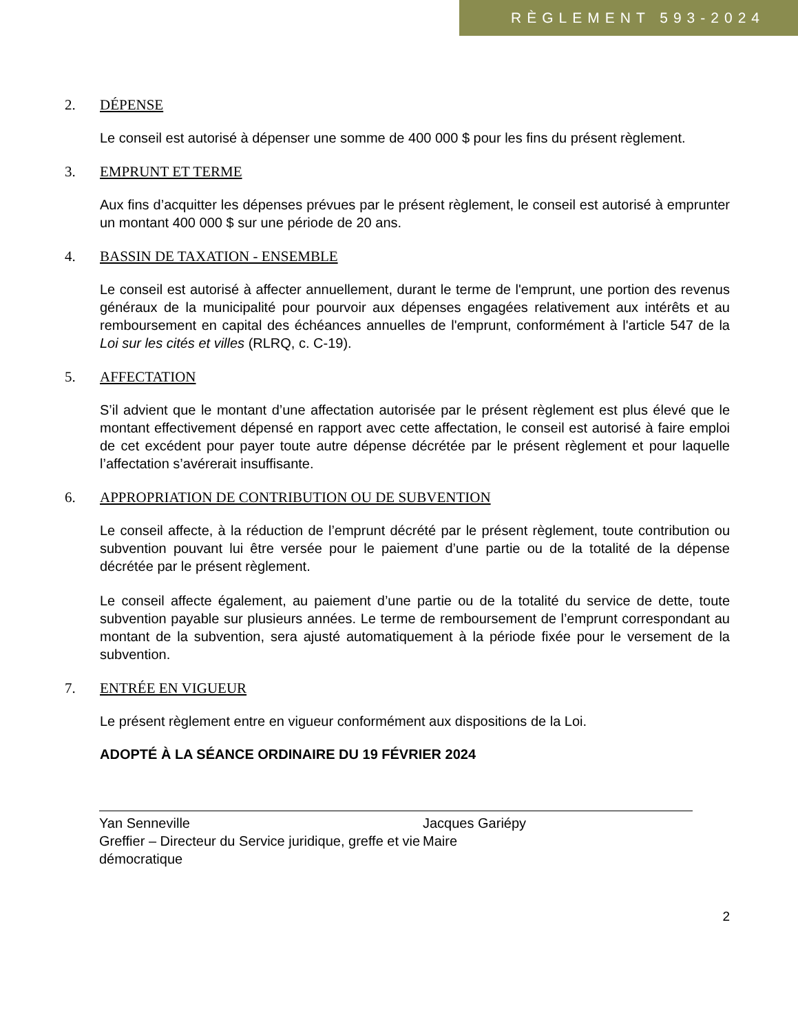RÈGLEMENT 593-2024
2. DÉPENSE
Le conseil est autorisé à dépenser une somme de 400 000 $ pour les fins du présent règlement.
3. EMPRUNT ET TERME
Aux fins d’acquitter les dépenses prévues par le présent règlement, le conseil est autorisé à emprunter un montant 400 000 $ sur une période de 20 ans.
4. BASSIN DE TAXATION - ENSEMBLE
Le conseil est autorisé à affecter annuellement, durant le terme de l'emprunt, une portion des revenus généraux de la municipalité pour pourvoir aux dépenses engagées relativement aux intérêts et au remboursement en capital des échéances annuelles de l'emprunt, conformément à l'article 547 de la Loi sur les cités et villes (RLRQ, c. C-19).
5. AFFECTATION
S’il advient que le montant d’une affectation autorisée par le présent règlement est plus élevé que le montant effectivement dépensé en rapport avec cette affectation, le conseil est autorisé à faire emploi de cet excédent pour payer toute autre dépense décrétée par le présent règlement et pour laquelle l’affectation s’avérerait insuffisante.
6. APPROPRIATION DE CONTRIBUTION OU DE SUBVENTION
Le conseil affecte, à la réduction de l’emprunt décrété par le présent règlement, toute contribution ou subvention pouvant lui être versée pour le paiement d’une partie ou de la totalité de la dépense décrétée par le présent règlement.
Le conseil affecte également, au paiement d’une partie ou de la totalité du service de dette, toute subvention payable sur plusieurs années. Le terme de remboursement de l’emprunt correspondant au montant de la subvention, sera ajusté automatiquement à la période fixée pour le versement de la subvention.
7. ENTRÉE EN VIGUEUR
Le présent règlement entre en vigueur conformément aux dispositions de la Loi.
ADOPTÉ À LA SÉANCE ORDINAIRE DU 19 FÉVRIER 2024
Yan Senneville
Greffier – Directeur du Service juridique, greffe et vie démocratique
Jacques Gariépy
Maire
2